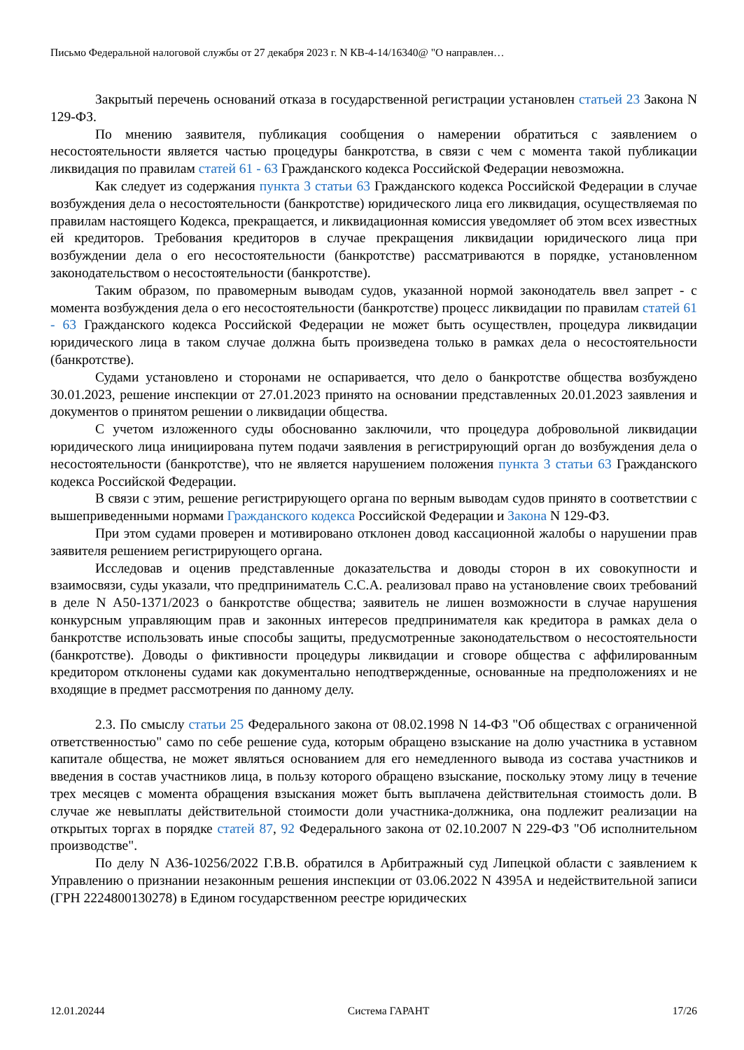Письмо Федеральной налоговой службы от 27 декабря 2023 г. N КВ-4-14/16340@ "О направлен…
Закрытый перечень оснований отказа в государственной регистрации установлен статьей 23 Закона N 129-ФЗ.
По мнению заявителя, публикация сообщения о намерении обратиться с заявлением о несостоятельности является частью процедуры банкротства, в связи с чем с момента такой публикации ликвидация по правилам статей 61 - 63 Гражданского кодекса Российской Федерации невозможна.
Как следует из содержания пункта 3 статьи 63 Гражданского кодекса Российской Федерации в случае возбуждения дела о несостоятельности (банкротстве) юридического лица его ликвидация, осуществляемая по правилам настоящего Кодекса, прекращается, и ликвидационная комиссия уведомляет об этом всех известных ей кредиторов. Требования кредиторов в случае прекращения ликвидации юридического лица при возбуждении дела о его несостоятельности (банкротстве) рассматриваются в порядке, установленном законодательством о несостоятельности (банкротстве).
Таким образом, по правомерным выводам судов, указанной нормой законодатель ввел запрет - с момента возбуждения дела о его несостоятельности (банкротстве) процесс ликвидации по правилам статей 61 - 63 Гражданского кодекса Российской Федерации не может быть осуществлен, процедура ликвидации юридического лица в таком случае должна быть произведена только в рамках дела о несостоятельности (банкротстве).
Судами установлено и сторонами не оспаривается, что дело о банкротстве общества возбуждено 30.01.2023, решение инспекции от 27.01.2023 принято на основании представленных 20.01.2023 заявления и документов о принятом решении о ликвидации общества.
С учетом изложенного суды обоснованно заключили, что процедура добровольной ликвидации юридического лица инициирована путем подачи заявления в регистрирующий орган до возбуждения дела о несостоятельности (банкротстве), что не является нарушением положения пункта 3 статьи 63 Гражданского кодекса Российской Федерации.
В связи с этим, решение регистрирующего органа по верным выводам судов принято в соответствии с вышеприведенными нормами Гражданского кодекса Российской Федерации и Закона N 129-ФЗ.
При этом судами проверен и мотивировано отклонен довод кассационной жалобы о нарушении прав заявителя решением регистрирующего органа.
Исследовав и оценив представленные доказательства и доводы сторон в их совокупности и взаимосвязи, суды указали, что предприниматель С.С.А. реализовал право на установление своих требований в деле N А50-1371/2023 о банкротстве общества; заявитель не лишен возможности в случае нарушения конкурсным управляющим прав и законных интересов предпринимателя как кредитора в рамках дела о банкротстве использовать иные способы защиты, предусмотренные законодательством о несостоятельности (банкротстве). Доводы о фиктивности процедуры ликвидации и сговоре общества с аффилированным кредитором отклонены судами как документально неподтвержденные, основанные на предположениях и не входящие в предмет рассмотрения по данному делу.
2.3. По смыслу статьи 25 Федерального закона от 08.02.1998 N 14-ФЗ "Об обществах с ограниченной ответственностью" само по себе решение суда, которым обращено взыскание на долю участника в уставном капитале общества, не может являться основанием для его немедленного вывода из состава участников и введения в состав участников лица, в пользу которого обращено взыскание, поскольку этому лицу в течение трех месяцев с момента обращения взыскания может быть выплачена действительная стоимость доли. В случае же невыплаты действительной стоимости доли участника-должника, она подлежит реализации на открытых торгах в порядке статей 87, 92 Федерального закона от 02.10.2007 N 229-ФЗ "Об исполнительном производстве".
По делу N А36-10256/2022 Г.В.В. обратился в Арбитражный суд Липецкой области с заявлением к Управлению о признании незаконным решения инспекции от 03.06.2022 N 4395А и недействительной записи (ГРН 2224800130278) в Едином государственном реестре юридических
12.01.20244 Система ГАРАНТ 17/26